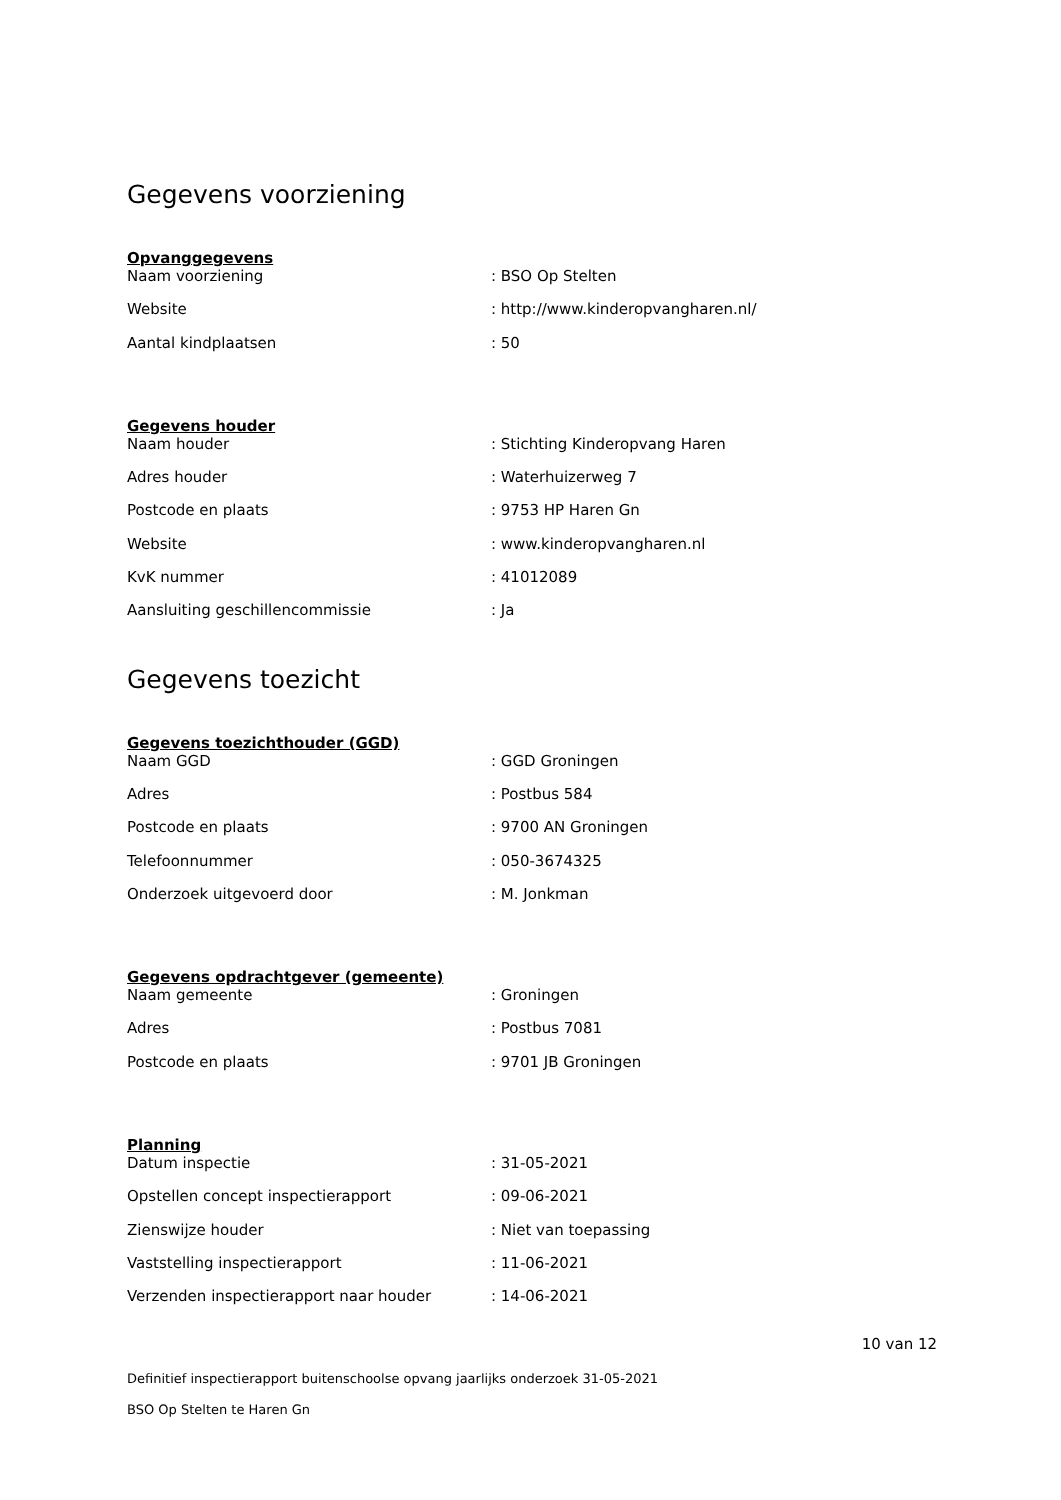Gegevens voorziening
Opvanggegevens
| Naam voorziening | : BSO Op Stelten |
| Website | : http://www.kinderopvangharen.nl/ |
| Aantal kindplaatsen | : 50 |
Gegevens houder
| Naam houder | : Stichting Kinderopvang Haren |
| Adres houder | : Waterhuizerweg 7 |
| Postcode en plaats | : 9753 HP Haren Gn |
| Website | : www.kinderopvangharen.nl |
| KvK nummer | : 41012089 |
| Aansluiting geschillencommissie | : Ja |
Gegevens toezicht
Gegevens toezichthouder (GGD)
| Naam GGD | : GGD Groningen |
| Adres | : Postbus 584 |
| Postcode en plaats | : 9700 AN Groningen |
| Telefoonnummer | : 050-3674325 |
| Onderzoek uitgevoerd door | : M. Jonkman |
Gegevens opdrachtgever (gemeente)
| Naam gemeente | : Groningen |
| Adres | : Postbus 7081 |
| Postcode en plaats | : 9701 JB Groningen |
Planning
| Datum inspectie | : 31-05-2021 |
| Opstellen concept inspectierapport | : 09-06-2021 |
| Zienswijze houder | : Niet van toepassing |
| Vaststelling inspectierapport | : 11-06-2021 |
| Verzenden inspectierapport naar houder | : 14-06-2021 |
10 van 12
Definitief inspectierapport buitenschoolse opvang jaarlijks onderzoek 31-05-2021
BSO Op Stelten te Haren Gn